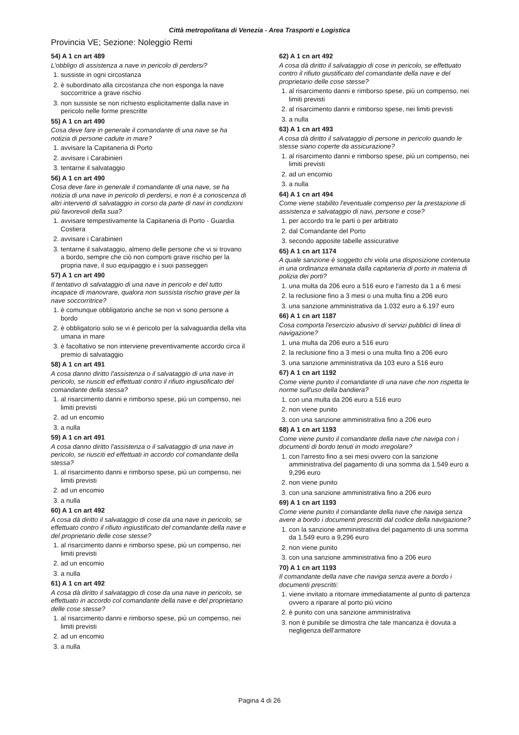Città metropolitana di Venezia - Area Trasporti e Logistica
Provincia VE; Sezione: Noleggio Remi
54) A 1 cn art 489
L'obbligo di assistenza a nave in pericolo di perdersi?
1. sussiste in ogni circostanza
2. è subordinato alla circostanza che non esponga la nave soccorritrice a grave rischio
3. non sussiste se non richiesto esplicitamente dalla nave in pericolo nelle forme prescritte
55) A 1 cn art 490
Cosa deve fare in generale il comandante di una nave se ha notizia di persone cadute in mare?
1. avvisare la Capitaneria di Porto
2. avvisare i Carabinieri
3. tentarne il salvataggio
56) A 1 cn art 490
Cosa deve fare in generale il comandante di una nave, se ha notizia di una nave in pericolo di perdersi, e non è a conoscenza di altri interventi di salvataggio in corso da parte di navi in condizioni più favorevoli della sua?
1. avvisare tempestivamente la Capitaneria di Porto - Guardia Costiera
2. avvisare i Carabinieri
3. tentarne il salvataggio, almeno delle persone che vi si trovano a bordo, sempre che ciò non comporti grave rischio per la propria nave, il suo equipaggio e i suoi passeggeri
57) A 1 cn art 490
Il tentativo di salvataggio di una nave in pericolo e del tutto incapace di manovrare, qualora non sussista rischio grave per la nave soccorritrice?
1. è comunque obbligatorio anche se non vi sono persone a bordo
2. è obbligatorio solo se vi è pericolo per la salvaguardia della vita umana in mare
3. è facoltativo se non interviene preventivamente accordo circa il premio di salvataggio
58) A 1 cn art 491
A cosa danno diritto l'assistenza o il salvataggio di una nave in pericolo, se riusciti ed effettuati contro il rifiuto ingiustificato del comandante della stessa?
1. al risarcimento danni e rimborso spese, più un compenso, nei limiti previsti
2. ad un encomio
3. a nulla
59) A 1 cn art 491
A cosa danno diritto l'assistenza o il salvataggio di una nave in pericolo, se riusciti ed effettuati in accordo col comandante della stessa?
1. al risarcimento danni e rimborso spese, più un compenso, nei limiti previsti
2. ad un encomio
3. a nulla
60) A 1 cn art 492
A cosa dà diritto il salvataggio di cose da una nave in pericolo, se effettuato contro il rifiuto ingiustificato del comandante della nave e del proprietario delle cose stesse?
1. al risarcimento danni e rimborso spese, più un compenso, nei limiti previsti
2. ad un encomio
3. a nulla
61) A 1 cn art 492
A cosa dà diritto il salvataggio di cose da una nave in pericolo, se effettuato in accordo col comandante della nave e del proprietario delle cose stesse?
1. al risarcimento danni e rimborso spese, più un compenso, nei limiti previsti
2. ad un encomio
3. a nulla
62) A 1 cn art 492
A cosa dà diritto il salvataggio di cose in pericolo, se effettuato contro il rifiuto giustificato del comandante della nave e del proprietario delle cose stesse?
1. al risarcimento danni e rimborso spese, più un compenso, nei limiti previsti
2. al risarcimento danni e rimborso spese, nei limiti previsti
3. a nulla
63) A 1 cn art 493
A cosa dà diritto il salvataggio di persone in pericolo quando le stesse siano coperte da assicurazione?
1. al risarcimento danni e rimborso spese, più un compenso, nei limiti previsti
2. ad un encomio
3. a nulla
64) A 1 cn art 494
Come viene stabilito l'eventuale compenso per la prestazione di assistenza e salvataggio di navi, persone e cose?
1. per accordo tra le parti o per arbitrato
2. dal Comandante del Porto
3. secondo apposite tabelle assicurative
65) A 1 cn art 1174
A quale sanzione è soggetto chi viola una disposizione contenuta in una ordinanza emanata dalla capitaneria di porto in materia di polizia dei porti?
1. una multa da 206 euro a 516 euro e l'arresto da 1 a 6 mesi
2. la reclusione fino a 3 mesi o una multa fino a 206 euro
3. una sanzione amministrativa da 1.032 euro a 6.197 euro
66) A 1 cn art 1187
Cosa comporta l'esercizio abusivo di servizi pubblici di linea di navigazione?
1. una multa da 206 euro a 516 euro
2. la reclusione fino a 3 mesi o una multa fino a 206 euro
3. una sanzione amministrativa da 103 euro a 516 euro
67) A 1 cn art 1192
Come viene punito il comandante di una nave che non rispetta le norme sull'uso della bandiera?
1. con una multa da 206 euro a 516 euro
2. non viene punito
3. con una sanzione amministrativa fino a 206 euro
68) A 1 cn art 1193
Come viene punito il comandante della nave che naviga con i documenti di bordo tenuti in modo irregolare?
1. con l'arresto fino a sei mesi ovvero con la sanzione amministrativa del pagamento di una somma da 1.549 euro a 9,296 euro
2. non viene punito
3. con una sanzione amministrativa fino a 206 euro
69) A 1 cn art 1193
Come viene punito il comandante della nave che naviga senza avere a bordo i documenti prescritti dal codice della navigazione?
1. con la sanzione amministrativa del pagamento di una somma da 1.549 euro a 9,296 euro
2. non viene punito
3. con una sanzione amministrativa fino a 206 euro
70) A 1 cn art 1193
Il comandante della nave che naviga senza avere a bordo i documenti prescritti:
1. viene invitato a ritornare immediatamente al punto di partenza ovvero a riparare al porto più vicino
2. è punito con una sanzione amministrativa
3. non è punibile se dimostra che tale mancanza è dovuta a negligenza dell'armatore
Pagina 4 di 26